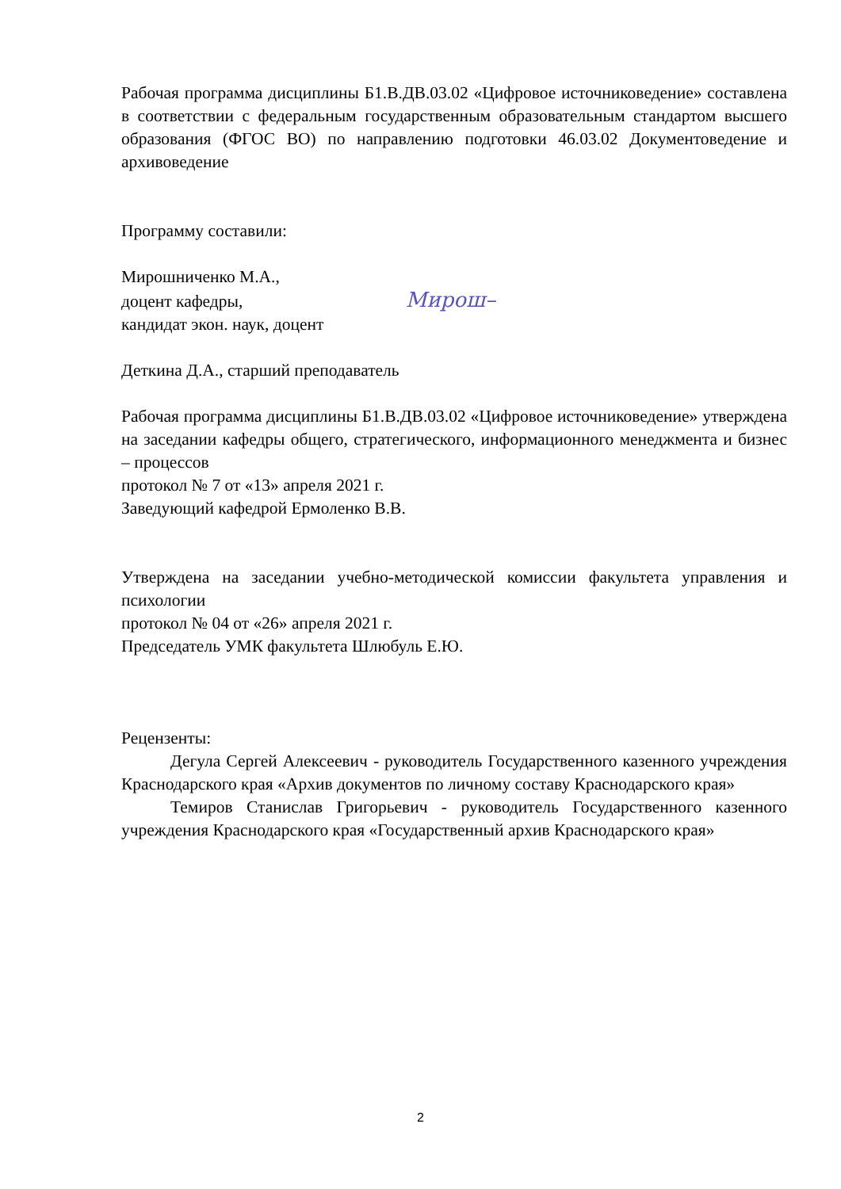Рабочая программа дисциплины Б1.В.ДВ.03.02 «Цифровое источниковедение» составлена в соответствии с федеральным государственным образовательным стандартом высшего образования (ФГОС ВО) по направлению подготовки 46.03.02 Документоведение и архивоведение
Программу составили:
Мирошниченко М.А.,
доцент кафедры, Мирош–
кандидат экон. наук, доцент
Деткина Д.А., старший преподаватель
Рабочая программа дисциплины Б1.В.ДВ.03.02 «Цифровое источниковедение» утверждена на заседании кафедры общего, стратегического, информационного менеджмента и бизнес – процессов
протокол № 7 от «13» апреля 2021 г.
Заведующий кафедрой Ермоленко В.В.
Утверждена на заседании учебно-методической комиссии факультета управления и психологии
протокол № 04 от «26» апреля 2021 г.
Председатель УМК факультета Шлюбуль Е.Ю.
Рецензенты:
Дегула Сергей Алексеевич - руководитель Государственного казенного учреждения Краснодарского края «Архив документов по личному составу Краснодарского края»
Темиров Станислав Григорьевич - руководитель Государственного казенного учреждения Краснодарского края «Государственный архив Краснодарского края»
2